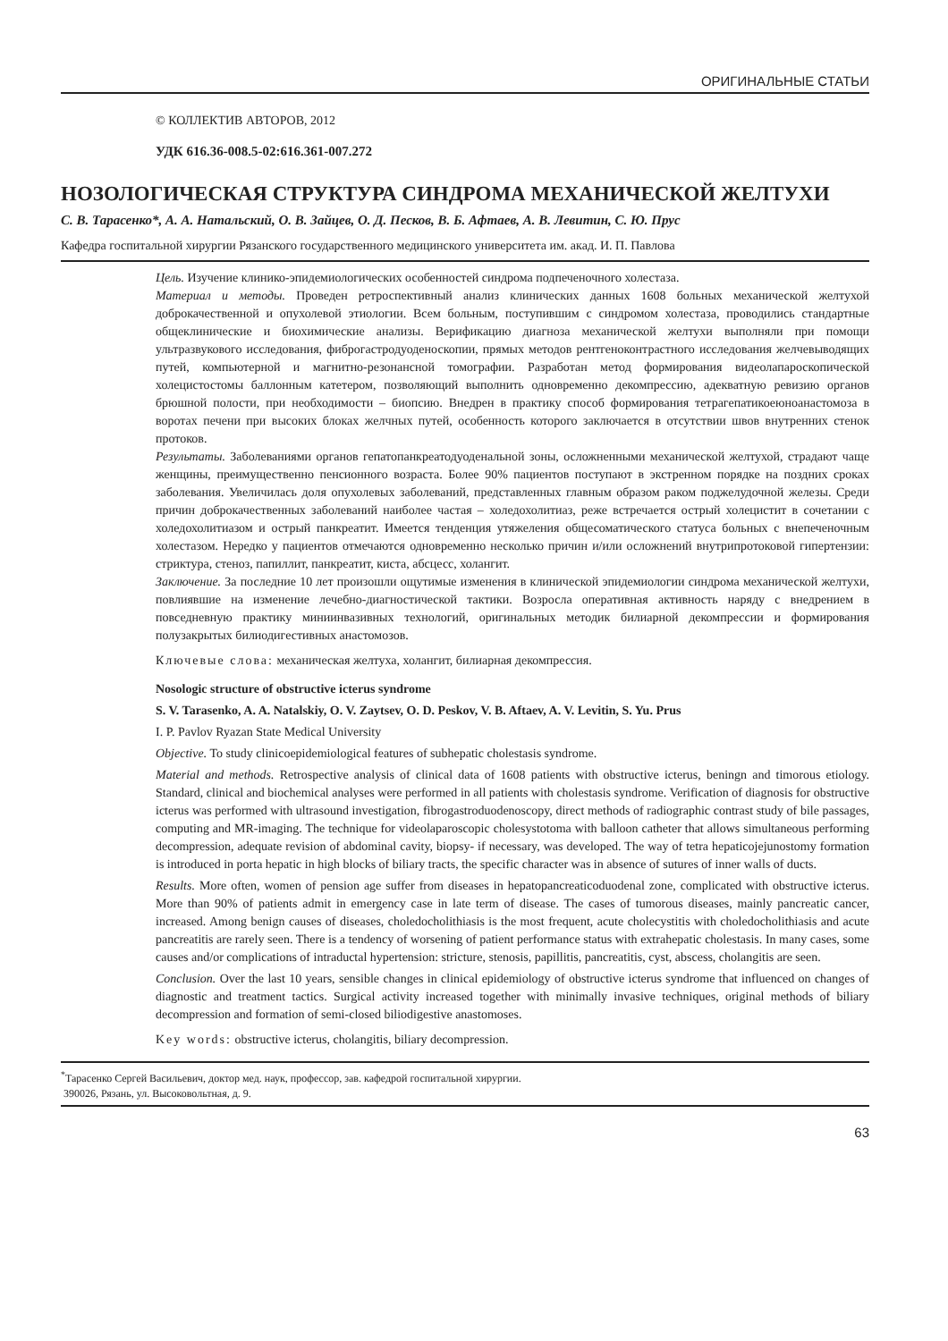ОРИГИНАЛЬНЫЕ СТАТЬИ
© КОЛЛЕКТИВ АВТОРОВ, 2012
УДК 616.36-008.5-02:616.361-007.272
НОЗОЛОГИЧЕСКАЯ СТРУКТУРА СИНДРОМА МЕХАНИЧЕСКОЙ ЖЕЛТУХИ
С. В. Тарасенко*, А. А. Натальский, О. В. Зайцев, О. Д. Песков, В. Б. Афтаев, А. В. Левитин, С. Ю. Прус
Кафедра госпитальной хирургии Рязанского государственного медицинского университета им. акад. И. П. Павлова
Цель. Изучение клинико-эпидемиологических особенностей синдрома подпеченочного холестаза.
Материал и методы. Проведен ретроспективный анализ клинических данных 1608 больных механической желтухой доброкачественной и опухолевой этиологии. Всем больным, поступившим с синдромом холестаза, проводились стандартные общеклинические и биохимические анализы. Верификацию диагноза механической желтухи выполняли при помощи ультразвукового исследования, фиброгастродуоденоскопии, прямых методов рентгеноконтрастного исследования желчевыводящих путей, компьютерной и магнитно-резонансной томографии. Разработан метод формирования видеолапароскопической холецистостомы баллонным катетером, позволяющий выполнить одновременно декомпрессию, адекватную ревизию органов брюшной полости, при необходимости – биопсию. Внедрен в практику способ формирования тетрагепатикоеюноанастомоза в воротах печени при высоких блоках желчных путей, особенность которого заключается в отсутствии швов внутренних стенок протоков.
Результаты. Заболеваниями органов гепатопанкреатодуоденальной зоны, осложненными механической желтухой, страдают чаще женщины, преимущественно пенсионного возраста. Более 90% пациентов поступают в экстренном порядке на поздних сроках заболевания. Увеличилась доля опухолевых заболеваний, представленных главным образом раком поджелудочной железы. Среди причин доброкачественных заболеваний наиболее частая – холедохолитиаз, реже встречается острый холецистит в сочетании с холедохолитиазом и острый панкреатит. Имеется тенденция утяжеления общесоматического статуса больных с внепеченочным холестазом. Нередко у пациентов отмечаются одновременно несколько причин и/или осложнений внутрипротоковой гипертензии: стриктура, стеноз, папиллит, панкреатит, киста, абсцесс, холангит.
Заключение. За последние 10 лет произошли ощутимые изменения в клинической эпидемиологии синдрома механической желтухи, повлиявшие на изменение лечебно-диагностической тактики. Возросла оперативная активность наряду с внедрением в повседневную практику миниинвазивных технологий, оригинальных методик билиарной декомпрессии и формирования полузакрытых билиодигестивных анастомозов.
Ключевые слова: механическая желтуха, холангит, билиарная декомпрессия.
Nosologic structure of obstructive icterus syndrome
S. V. Tarasenko, A. A. Natalskiy, O. V. Zaytsev, O. D. Peskov, V. B. Aftaev, A. V. Levitin, S. Yu. Prus
I. P. Pavlov Ryazan State Medical University
Objective. To study clinicoepidemiological features of subhepatic cholestasis syndrome.
Material and methods. Retrospective analysis of clinical data of 1608 patients with obstructive icterus, beningn and timorous etiology. Standard, clinical and biochemical analyses were performed in all patients with cholestasis syndrome. Verification of diagnosis for obstructive icterus was performed with ultrasound investigation, fibrogastroduodenoscopy, direct methods of radiographic contrast study of bile passages, computing and MR-imaging. The technique for videolaparoscopic cholesystotoma with balloon catheter that allows simultaneous performing decompression, adequate revision of abdominal cavity, biopsy- if necessary, was developed. The way of tetra hepaticojejunostomy formation is introduced in porta hepatic in high blocks of biliary tracts, the specific character was in absence of sutures of inner walls of ducts.
Results. More often, women of pension age suffer from diseases in hepatopancreaticoduodenal zone, complicated with obstructive icterus. More than 90% of patients admit in emergency case in late term of disease. The cases of tumorous diseases, mainly pancreatic cancer, increased. Among benign causes of diseases, choledocholithiasis is the most frequent, acute cholecystitis with choledocholithiasis and acute pancreatitis are rarely seen. There is a tendency of worsening of patient performance status with extrahepatic cholestasis. In many cases, some causes and/or complications of intraductal hypertension: stricture, stenosis, papillitis, pancreatitis, cyst, abscess, cholangitis are seen.
Conclusion. Over the last 10 years, sensible changes in clinical epidemiology of obstructive icterus syndrome that influenced on changes of diagnostic and treatment tactics. Surgical activity increased together with minimally invasive techniques, original methods of biliary decompression and formation of semi-closed biliodigestive anastomoses.
Key words: obstructive icterus, cholangitis, biliary decompression.
<sup>*</sup> Тарасенко Сергей Васильевич, доктор мед. наук, профессор, зав. кафедрой госпитальной хирургии.
390026, Рязань, ул. Высоковольтная, д. 9.
63